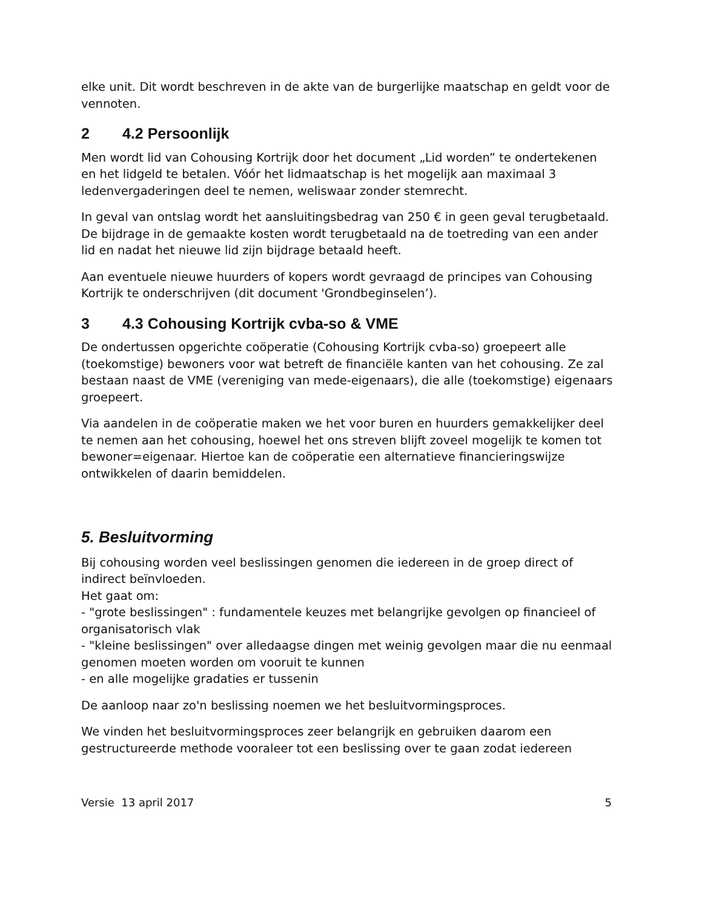elke unit. Dit wordt beschreven in de akte van de burgerlijke maatschap en geldt voor de vennoten.
2 4.2 Persoonlijk
Men wordt lid van Cohousing Kortrijk door het document „Lid worden” te ondertekenen en het lidgeld te betalen. Vóór het lidmaatschap is het mogelijk aan maximaal 3 ledenvergaderingen deel te nemen, weliswaar zonder stemrecht.
In geval van ontslag wordt het aansluitingsbedrag van 250 € in geen geval terugbetaald. De bijdrage in de gemaakte kosten wordt terugbetaald na de toetreding van een ander lid en nadat het nieuwe lid zijn bijdrage betaald heeft.
Aan eventuele nieuwe huurders of kopers wordt gevraagd de principes van Cohousing Kortrijk te onderschrijven (dit document 'Grondbeginselen’).
3 4.3 Cohousing Kortrijk cvba-so & VME
De ondertussen opgerichte coöperatie (Cohousing Kortrijk cvba-so) groepeert alle (toekomstige) bewoners voor wat betreft de financiële kanten van het cohousing. Ze zal bestaan naast de VME (vereniging van mede-eigenaars), die alle (toekomstige) eigenaars groepeert.
Via aandelen in de coöperatie maken we het voor buren en huurders gemakkelijker deel te nemen aan het cohousing, hoewel het ons streven blijft zoveel mogelijk te komen tot bewoner=eigenaar. Hiertoe kan de coöperatie een alternatieve financieringswijze ontwikkelen of daarin bemiddelen.
5. Besluitvorming
Bij cohousing worden veel beslissingen genomen die iedereen in de groep direct of indirect beïnvloeden.
Het gaat om:
- "grote beslissingen" : fundamentele keuzes met belangrijke gevolgen op financieel of organisatorisch vlak
- "kleine beslissingen" over alledaagse dingen met weinig gevolgen maar die nu eenmaal genomen moeten worden om vooruit te kunnen
- en alle mogelijke gradaties er tussenin
De aanloop naar zo'n beslissing noemen we het besluitvormingsproces.
We vinden het besluitvormingsproces zeer belangrijk en gebruiken daarom een gestructureerde methode vooraleer tot een beslissing over te gaan zodat iedereen
Versie 13 april 2017 5